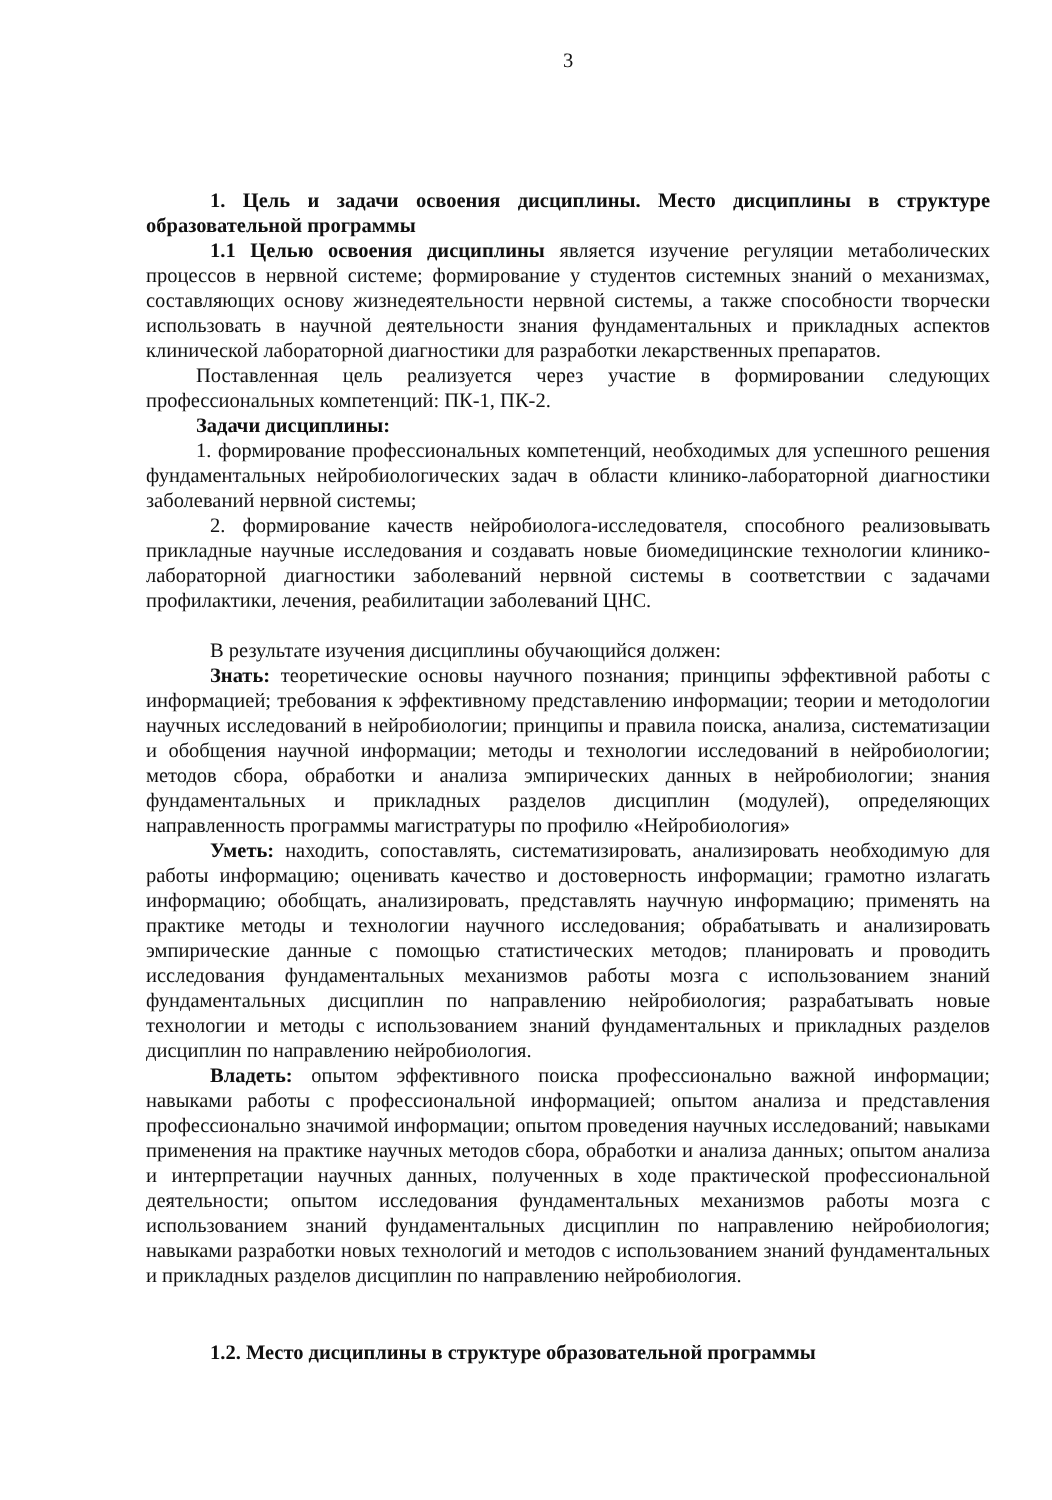3
1. Цель и задачи освоения дисциплины. Место дисциплины в структуре образовательной программы
1.1 Целью освоения дисциплины является изучение регуляции метаболических процессов в нервной системе; формирование у студентов системных знаний о механизмах, составляющих основу жизнедеятельности нервной системы, а также способности творчески использовать в научной деятельности знания фундаментальных и прикладных аспектов клинической лабораторной диагностики для разработки лекарственных препаратов.
Поставленная цель реализуется через участие в формировании следующих профессиональных компетенций: ПК-1, ПК-2.
Задачи дисциплины:
1. формирование профессиональных компетенций, необходимых для успешного решения фундаментальных нейробиологических задач в области клинико-лабораторной диагностики заболеваний нервной системы;
2. формирование качеств нейробиолога-исследователя, способного реализовывать прикладные научные исследования и создавать новые биомедицинские технологии клинико-лабораторной диагностики заболеваний нервной системы в соответствии с задачами профилактики, лечения, реабилитации заболеваний ЦНС.
В результате изучения дисциплины обучающийся должен:
Знать: теоретические основы научного познания; принципы эффективной работы с информацией; требования к эффективному представлению информации; теории и методологии научных исследований в нейробиологии; принципы и правила поиска, анализа, систематизации и обобщения научной информации; методы и технологии исследований в нейробиологии; методов сбора, обработки и анализа эмпирических данных в нейробиологии; знания фундаментальных и прикладных разделов дисциплин (модулей), определяющих направленность программы магистратуры по профилю «Нейробиология»
Уметь: находить, сопоставлять, систематизировать, анализировать необходимую для работы информацию; оценивать качество и достоверность информации; грамотно излагать информацию; обобщать, анализировать, представлять научную информацию; применять на практике методы и технологии научного исследования; обрабатывать и анализировать эмпирические данные с помощью статистических методов; планировать и проводить исследования фундаментальных механизмов работы мозга с использованием знаний фундаментальных дисциплин по направлению нейробиология; разрабатывать новые технологии и методы с использованием знаний фундаментальных и прикладных разделов дисциплин по направлению нейробиология.
Владеть: опытом эффективного поиска профессионально важной информации; навыками работы с профессиональной информацией; опытом анализа и представления профессионально значимой информации; опытом проведения научных исследований; навыками применения на практике научных методов сбора, обработки и анализа данных; опытом анализа и интерпретации научных данных, полученных в ходе практической профессиональной деятельности; опытом исследования фундаментальных механизмов работы мозга с использованием знаний фундаментальных дисциплин по направлению нейробиология; навыками разработки новых технологий и методов с использованием знаний фундаментальных и прикладных разделов дисциплин по направлению нейробиология.
1.2. Место дисциплины в структуре образовательной программы